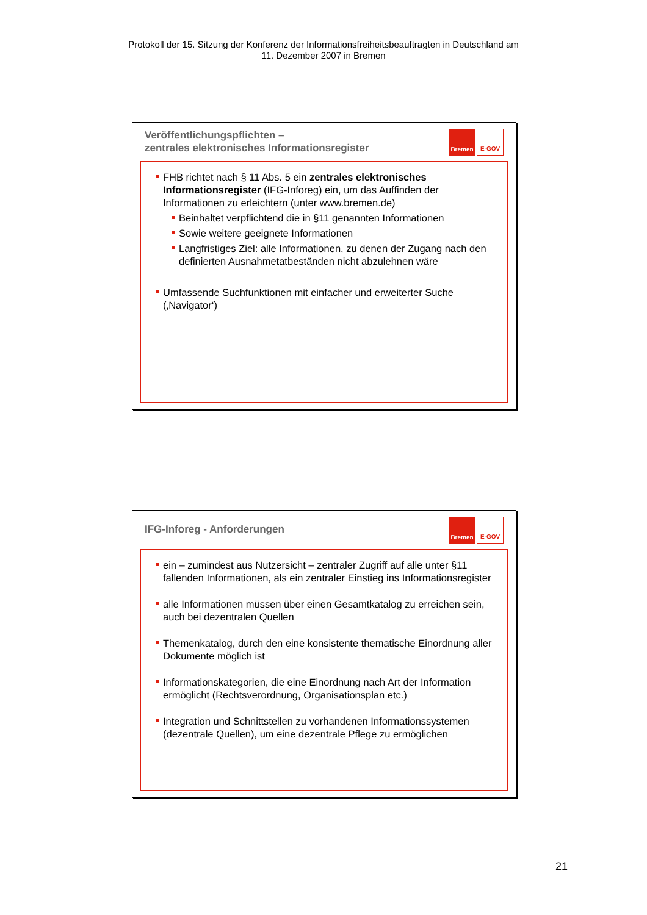Protokoll der 15. Sitzung der Konferenz der Informationsfreiheitsbeauftragten in Deutschland am
11. Dezember 2007 in Bremen
Veröffentlichungspflichten –
zentrales elektronisches Informationsregister
Bremen E-GOV
FHB richtet nach § 11 Abs. 5 ein zentrales elektronisches Informationsregister (IFG-Inforeg) ein, um das Auffinden der Informationen zu erleichtern (unter www.bremen.de)
Beinhaltet verpflichtend die in §11 genannten Informationen
Sowie weitere geeignete Informationen
Langfristiges Ziel: alle Informationen, zu denen der Zugang nach den definierten Ausnahmetatbeständen nicht abzulehnen wäre
Umfassende Suchfunktionen mit einfacher und erweiterter Suche (‚Navigator‘)
IFG-Inforeg - Anforderungen
Bremen E-GOV
ein – zumindest aus Nutzersicht – zentraler Zugriff auf alle unter §11 fallenden Informationen, als ein zentraler Einstieg ins Informationsregister
alle Informationen müssen über einen Gesamtkatalog zu erreichen sein, auch bei dezentralen Quellen
Themenkatalog, durch den eine konsistente thematische Einordnung aller Dokumente möglich ist
Informationskategorien, die eine Einordnung nach Art der Information ermöglicht (Rechtsverordnung, Organisationsplan etc.)
Integration und Schnittstellen zu vorhandenen Informationssystemen (dezentrale Quellen), um eine dezentrale Pflege zu ermöglichen
21